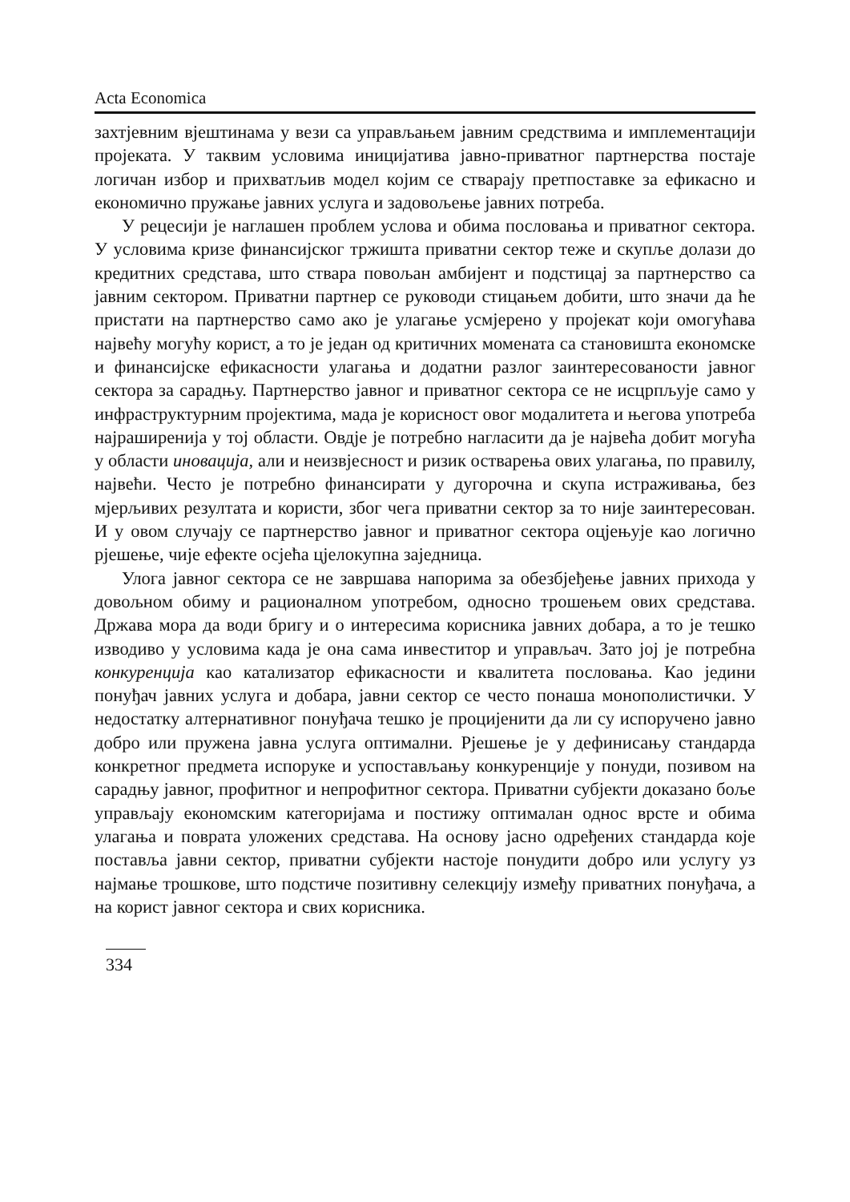Acta Economica
захтјевним вјештинама у вези са управљањем јавним средствима и имплементацији пројеката. У таквим условима иницијатива јавно-приватног партнерства постаје логичан избор и прихватљив модел којим се стварају претпоставке за ефикасно и економично пружање јавних услуга и задовољење јавних потреба.
У рецесији је наглашен проблем услова и обима пословања и приватног сектора. У условима кризе финансијског тржишта приватни сектор теже и скупље долази до кредитних средстава, што ствара повољан амбијент и подстицај за партнерство са јавним сектором. Приватни партнер се руководи стицањем добити, што значи да ће пристати на партнерство само ако је улагање усмјерено у пројекат који омогућава највећу могућу корист, а то је један од критичних момената са становишта економске и финансијске ефикасности улагања и додатни разлог заинтересованости јавног сектора за сарадњу. Партнерство јавног и приватног сектора се не исцрпљује само у инфраструктурним пројектима, мада је корисност овог модалитета и његова употреба најраширенија у тој области. Овдје је потребно нагласити да је највећа добит могућа у области иновација, али и неизвјесност и ризик остварења ових улагања, по правилу, највећи. Често је потребно финансирати у дугорочна и скупа истраживања, без мјерљивих резултата и користи, због чега приватни сектор за то није заинтересован. И у овом случају се партнерство јавног и приватног сектора оцјењује као логично рјешење, чије ефекте осјећа цјелокупна заједница.
Улога јавног сектора се не завршава напорима за обезбјеђење јавних прихода у довољном обиму и рационалном употребом, односно трошењем ових средстава. Држава мора да води бригу и о интересима корисника јавних добара, а то је тешко изводиво у условима када је она сама инвеститор и управљач. Зато јој је потребна конкуренција као катализатор ефикасности и квалитета пословања. Као једини понуђач јавних услуга и добара, јавни сектор се често понаша монополистички. У недостатку алтернативног понуђача тешко је процијенити да ли су испоручено јавно добро или пружена јавна услуга оптимални. Рјешење је у дефинисању стандарда конкретног предмета испоруке и успостављању конкуренције у понуди, позивом на сарадњу јавног, профитног и непрофитног сектора. Приватни субјекти доказано боље управљају економским категоријама и постижу оптималан однос врсте и обима улагања и поврата уложених средстава. На основу јасно одређених стандарда које поставља јавни сектор, приватни субјекти настоје понудити добро или услугу уз најмање трошкове, што подстиче позитивну селекцију између приватних понуђача, а на корист јавног сектора и свих корисника.
334